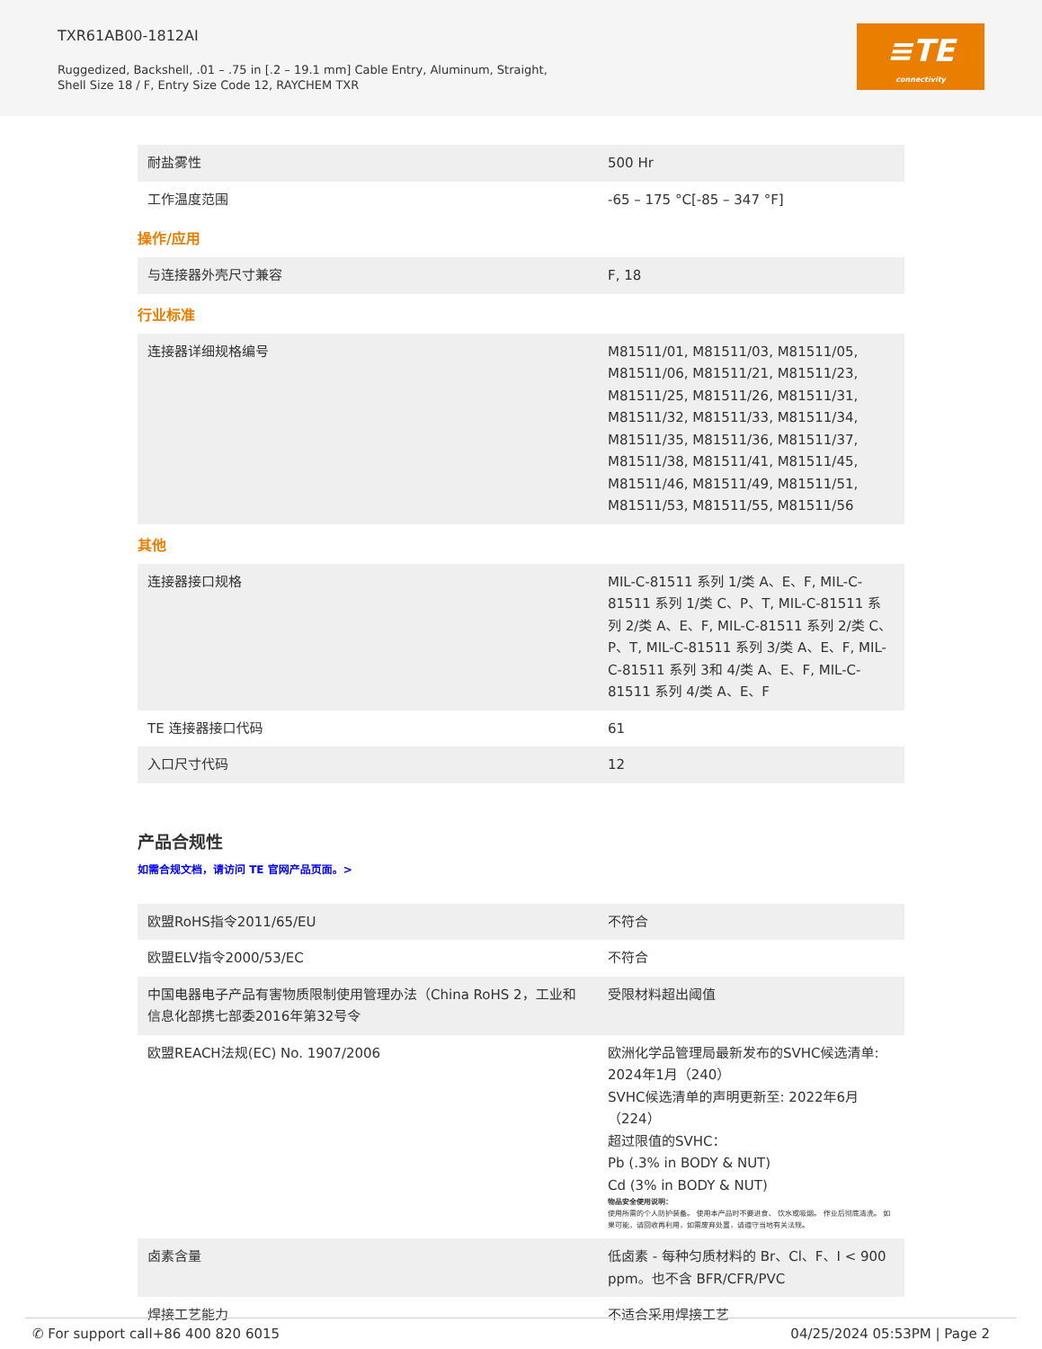TXR61AB00-1812AI
Ruggedized, Backshell, .01 – .75 in [.2 – 19.1 mm] Cable Entry, Aluminum, Straight,
Shell Size 18 / F, Entry Size Code 12, RAYCHEM TXR
≡TE
connectivity
| 耐盐雾性 | 500 Hr |
| 工作温度范围 | -65 – 175 °C[-85 – 347 °F] |
操作/应用
| 与连接器外壳尺寸兼容 | F, 18 |
行业标准
| 连接器详细规格编号 | M81511/01, M81511/03, M81511/05, M81511/06, M81511/21, M81511/23, M81511/25, M81511/26, M81511/31, M81511/32, M81511/33, M81511/34, M81511/35, M81511/36, M81511/37, M81511/38, M81511/41, M81511/45, M81511/46, M81511/49, M81511/51, M81511/53, M81511/55, M81511/56 |
其他
| 连接器接口规格 | MIL-C-81511 系列 1/类 A、E、F, MIL-C-81511 系列 1/类 C、P、T, MIL-C-81511 系列 2/类 A、E、F, MIL-C-81511 系列 2/类 C、P、T, MIL-C-81511 系列 3/类 A、E、F, MIL-C-81511 系列 3和 4/类 A、E、F, MIL-C-81511 系列 4/类 A、E、F |
| TE 连接器接口代码 | 61 |
| 入口尺寸代码 | 12 |
产品合规性
如需合规文档，请访问 TE 官网产品页面。>
| 欧盟RoHS指令2011/65/EU | 不符合 |
| 欧盟ELV指令2000/53/EC | 不符合 |
| 中国电器电子产品有害物质限制使用管理办法（China RoHS 2，工业和信息化部携七部委2016年第32号令 | 受限材料超出阈值 |
| 欧盟REACH法规(EC) No. 1907/2006 | 欧洲化学品管理局最新发布的SVHC候选清单: 2024年1月（240） SVHC候选清单的声明更新至: 2022年6月（224） 超过限值的SVHC： Pb (.3% in BODY & NUT) Cd (3% in BODY & NUT) 物品安全使用说明： 使用所需的个人防护装备。 使用本产品时不要进食、 饮水或吸烟。 作业后彻底清洗。 如果可能，请回收再利用，如需废弃处置，请遵守当地有关法规。 |
| 卤素含量 | 低卤素 - 每种匀质材料的 Br、Cl、F、I < 900 ppm。也不含 BFR/CFR/PVC |
| 焊接工艺能力 | 不适合采用焊接工艺 |
✆ For support call+86 400 820 6015 04/25/2024 05:53PM | Page 2